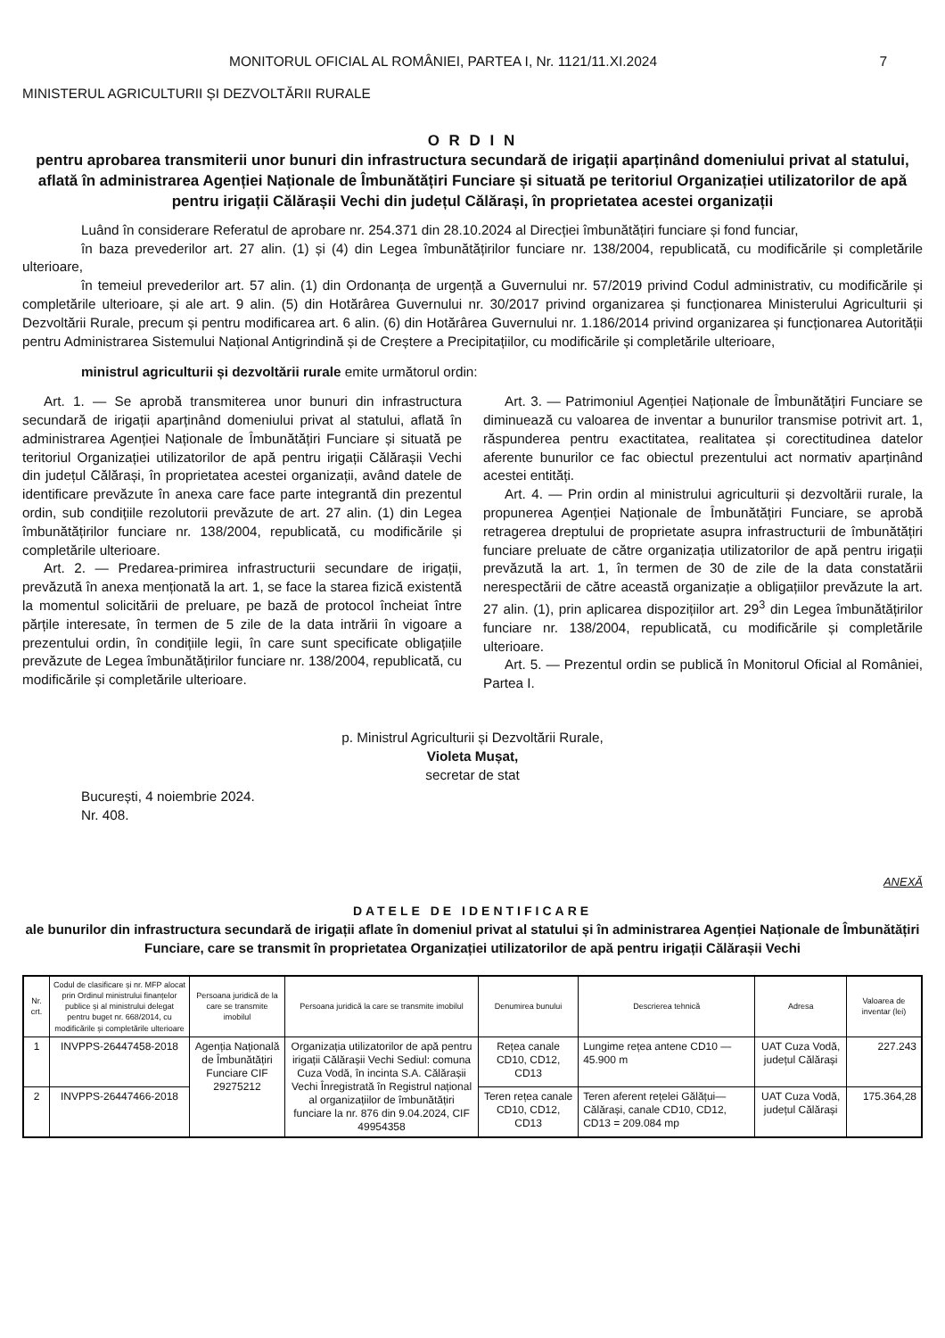MONITORUL OFICIAL AL ROMÂNIEI, PARTEA I, Nr. 1121/11.XI.2024 7
MINISTERUL AGRICULTURII ȘI DEZVOLTĂRII RURALE
O R D I N
pentru aprobarea transmiterii unor bunuri din infrastructura secundară de irigații aparținând domeniului privat al statului, aflată în administrarea Agenției Naționale de Îmbunătățiri Funciare și situată pe teritoriul Organizației utilizatorilor de apă pentru irigații Călărașii Vechi din județul Călărași, în proprietatea acestei organizații
Luând în considerare Referatul de aprobare nr. 254.371 din 28.10.2024 al Direcției îmbunătățiri funciare și fond funciar,
în baza prevederilor art. 27 alin. (1) și (4) din Legea îmbunătățirilor funciare nr. 138/2004, republicată, cu modificările și completările ulterioare,
în temeiul prevederilor art. 57 alin. (1) din Ordonanța de urgență a Guvernului nr. 57/2019 privind Codul administrativ, cu modificările și completările ulterioare, și ale art. 9 alin. (5) din Hotărârea Guvernului nr. 30/2017 privind organizarea și funcționarea Ministerului Agriculturii și Dezvoltării Rurale, precum și pentru modificarea art. 6 alin. (6) din Hotărârea Guvernului nr. 1.186/2014 privind organizarea și funcționarea Autorității pentru Administrarea Sistemului Național Antigrindină și de Creștere a Precipitațiilor, cu modificările și completările ulterioare,
ministrul agriculturii și dezvoltării rurale emite următorul ordin:
Art. 1. — Se aprobă transmiterea unor bunuri din infrastructura secundară de irigații aparținând domeniului privat al statului, aflată în administrarea Agenției Naționale de Îmbunătățiri Funciare și situată pe teritoriul Organizației utilizatorilor de apă pentru irigații Călărașii Vechi din județul Călărași, în proprietatea acestei organizații, având datele de identificare prevăzute în anexa care face parte integrantă din prezentul ordin, sub condițiile rezolutorii prevăzute de art. 27 alin. (1) din Legea îmbunătățirilor funciare nr. 138/2004, republicată, cu modificările și completările ulterioare.
Art. 2. — Predarea-primirea infrastructurii secundare de irigații, prevăzută în anexa menționată la art. 1, se face la starea fizică existentă la momentul solicitării de preluare, pe bază de protocol încheiat între părțile interesate, în termen de 5 zile de la data intrării în vigoare a prezentului ordin, în condițiile legii, în care sunt specificate obligațiile prevăzute de Legea îmbunătățirilor funciare nr. 138/2004, republicată, cu modificările și completările ulterioare.
Art. 3. — Patrimoniul Agenției Naționale de Îmbunătățiri Funciare se diminuează cu valoarea de inventar a bunurilor transmise potrivit art. 1, răspunderea pentru exactitatea, realitatea și corectitudinea datelor aferente bunurilor ce fac obiectul prezentului act normativ aparținând acestei entități.
Art. 4. — Prin ordin al ministrului agriculturii și dezvoltării rurale, la propunerea Agenției Naționale de Îmbunătățiri Funciare, se aprobă retragerea dreptului de proprietate asupra infrastructurii de îmbunătățiri funciare preluate de către organizația utilizatorilor de apă pentru irigații prevăzută la art. 1, în termen de 30 de zile de la data constatării nerespectării de către această organizație a obligațiilor prevăzute la art. 27 alin. (1), prin aplicarea dispozițiilor art. 29<sup>3</sup> din Legea îmbunătățirilor funciare nr. 138/2004, republicată, cu modificările și completările ulterioare.
Art. 5. — Prezentul ordin se publică în Monitorul Oficial al României, Partea I.
p. Ministrul Agriculturii și Dezvoltării Rurale,
Violeta Mușat,
secretar de stat
București, 4 noiembrie 2024.
Nr. 408.
ANEXĂ
DATELE DE IDENTIFICARE
ale bunurilor din infrastructura secundară de irigații aflate în domeniul privat al statului și în administrarea Agenției Naționale de Îmbunătățiri Funciare, care se transmit în proprietatea Organizației utilizatorilor de apă pentru irigații Călărașii Vechi
| Nr. crt. | Codul de clasificare și nr. MFP alocat prin Ordinul ministrului finanțelor publice și al ministrului delegat pentru buget nr. 668/2014, cu modificările și completările ulterioare | Persoana juridică de la care se transmite imobilul | Persoana juridică la care se transmite imobilul | Denumirea bunului | Descrierea tehnică | Adresa | Valoarea de inventar (lei) |
| --- | --- | --- | --- | --- | --- | --- | --- |
| 1 | INVPPS-26447458-2018 | Agenția Națională de Îmbunătățiri Funciare CIF 29275212 | Organizația utilizatorilor de apă pentru irigații Călărașii Vechi Sediul: comuna Cuza Vodă, în incinta S.A. Călărașii Vechi Înregistrată în Registrul național al organizațiilor de îmbunătățiri funciare la nr. 876 din 9.04.2024, CIF 49954358 | Rețea canale CD10, CD12, CD13 | Lungime rețea antene CD10 — 45.900 m | UAT Cuza Vodă, județul Călărași | 227.243 |
| 2 | INVPPS-26447466-2018 | | | Teren rețea canale CD10, CD12, CD13 | Teren aferent rețelei Gălățui—Călărași, canale CD10, CD12, CD13 = 209.084 mp | UAT Cuza Vodă, județul Călărași | 175.364,28 |